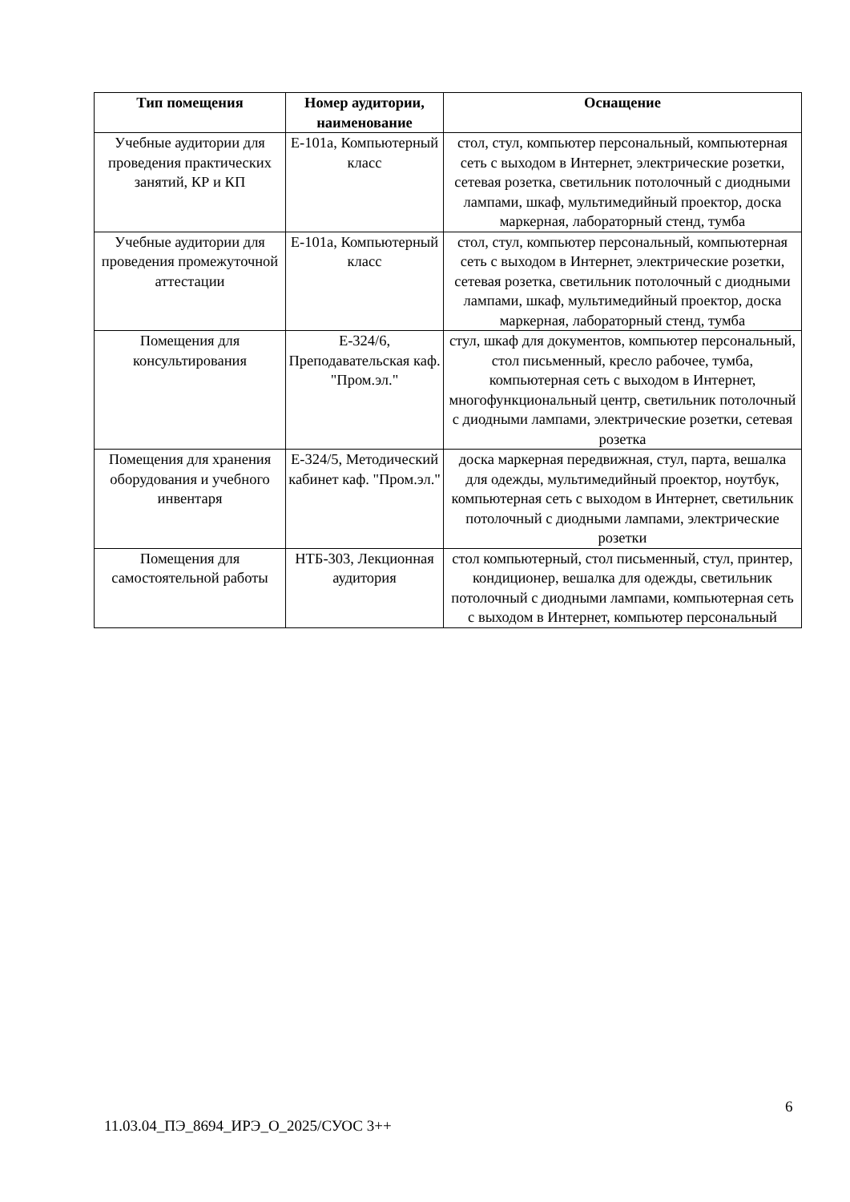| Тип помещения | Номер аудитории, наименование | Оснащение |
| --- | --- | --- |
| Учебные аудитории для проведения практических занятий, КР и КП | Е-101а, Компьютерный класс | стол, стул, компьютер персональный, компьютерная сеть с выходом в Интернет, электрические розетки, сетевая розетка, светильник потолочный с диодными лампами, шкаф, мультимедийный проектор, доска маркерная, лабораторный стенд, тумба |
| Учебные аудитории для проведения промежуточной аттестации | Е-101а, Компьютерный класс | стол, стул, компьютер персональный, компьютерная сеть с выходом в Интернет, электрические розетки, сетевая розетка, светильник потолочный с диодными лампами, шкаф, мультимедийный проектор, доска маркерная, лабораторный стенд, тумба |
| Помещения для консультирования | Е-324/6, Преподавательская каф. "Пром.эл." | стул, шкаф для документов, компьютер персональный, стол письменный, кресло рабочее, тумба, компьютерная сеть с выходом в Интернет, многофункциональный центр, светильник потолочный с диодными лампами, электрические розетки, сетевая розетка |
| Помещения для хранения оборудования и учебного инвентаря | Е-324/5, Методический кабинет каф. "Пром.эл." | доска маркерная передвижная, стул, парта, вешалка для одежды, мультимедийный проектор, ноутбук, компьютерная сеть с выходом в Интернет, светильник потолочный с диодными лампами, электрические розетки |
| Помещения для самостоятельной работы | НТБ-303, Лекционная аудитория | стол компьютерный, стол письменный, стул, принтер, кондиционер, вешалка для одежды, светильник потолочный с диодными лампами, компьютерная сеть с выходом в Интернет, компьютер персональный |
6
11.03.04_ПЭ_8694_ИРЭ_О_2025/СУОС 3++